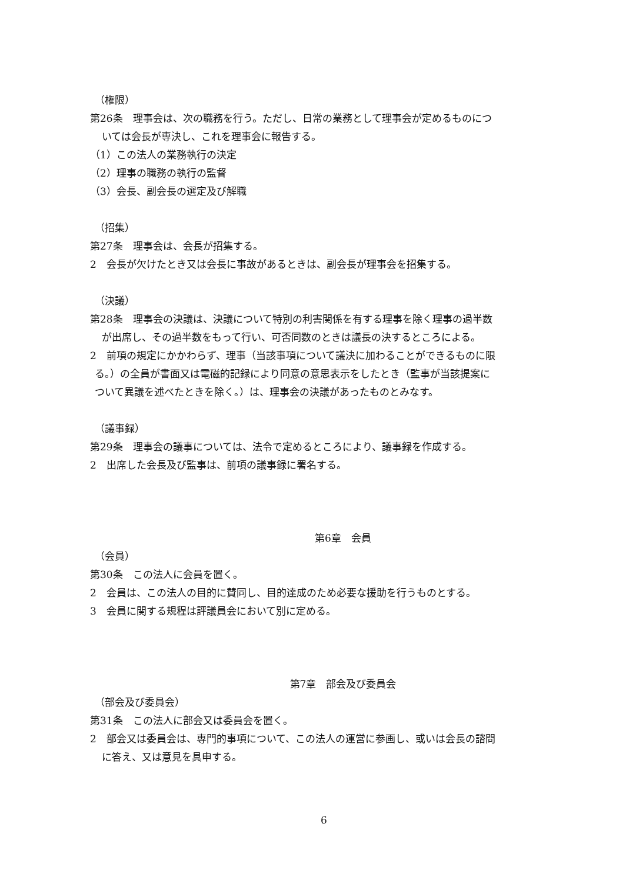（権限）
第26条　理事会は、次の職務を行う。ただし、日常の業務として理事会が定めるものにつ
いては会長が専決し、これを理事会に報告する。
（1）この法人の業務執行の決定
（2）理事の職務の執行の監督
（3）会長、副会長の選定及び解職
（招集）
第27条　理事会は、会長が招集する。
2　会長が欠けたとき又は会長に事故があるときは、副会長が理事会を招集する。
（決議）
第28条　理事会の決議は、決議について特別の利害関係を有する理事を除く理事の過半数
が出席し、その過半数をもって行い、可否同数のときは議長の決するところによる。
2　前項の規定にかかわらず、理事（当該事項について議決に加わることができるものに限
る。）の全員が書面又は電磁的記録により同意の意思表示をしたとき（監事が当該提案に
ついて異議を述べたときを除く。）は、理事会の決議があったものとみなす。
（議事録）
第29条　理事会の議事については、法令で定めるところにより、議事録を作成する。
2　出席した会長及び監事は、前項の議事録に署名する。
第6章　会員
（会員）
第30条　この法人に会員を置く。
2　会員は、この法人の目的に賛同し、目的達成のため必要な援助を行うものとする。
3　会員に関する規程は評議員会において別に定める。
第7章　部会及び委員会
（部会及び委員会）
第31条　この法人に部会又は委員会を置く。
2　部会又は委員会は、専門的事項について、この法人の運営に参画し、或いは会長の諮問
に答え、又は意見を具申する。
6